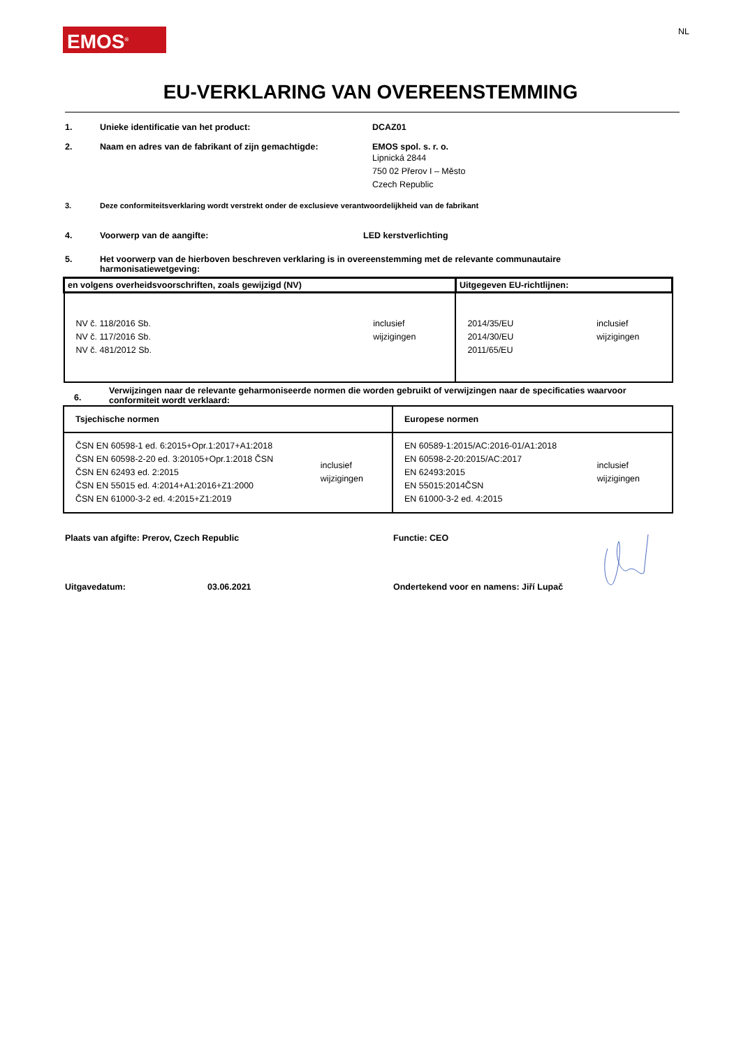EMOS<sup>®</sup>
NL
EU-VERKLARING VAN OVEREENSTEMMING
1. Unieke identificatie van het product: DCAZ01
2. Naam en adres van de fabrikant of zijn gemachtigde: EMOS spol. s. r. o.
Lipnická 2844
750 02 Přerov I – Město
Czech Republic
3. Deze conformiteitsverklaring wordt verstrekt onder de exclusieve verantwoordelijkheid van de fabrikant
4. Voorwerp van de aangifte: LED kerstverlichting
5. Het voorwerp van de hierboven beschreven verklaring is in overeenstemming met de relevante communautaire
harmonisatiewetgeving:
| en volgens overheidsvoorschriften, zoals gewijzigd (NV) | Uitgegeven EU-richtlijnen: |
| NV č. 118/2016 Sb. NV č. 117/2016 Sb. NV č. 481/2012 Sb. inclusief wijzigingen | 2014/35/EU 2014/30/EU 2011/65/EU inclusief wijzigingen |
6.
Verwijzingen naar de relevante geharmoniseerde normen die worden gebruikt of verwijzingen naar de specificaties waarvoor
conformiteit wordt verklaard:
| Tsjechische normen | Europese normen |
| ČSN EN 60598-1 ed. 6:2015+Opr.1:2017+A1:2018 ČSN EN 60598-2-20 ed. 3:20105+Opr.1:2018 ČSN ČSN EN 62493 ed. 2:2015 ČSN EN 55015 ed. 4:2014+A1:2016+Z1:2000 ČSN EN 61000-3-2 ed. 4:2015+Z1:2019 inclusief wijzigingen | EN 60589-1:2015/AC:2016-01/A1:2018 EN 60598-2-20:2015/AC:2017 EN 62493:2015 EN 55015:2014ČSN EN 61000-3-2 ed. 4:2015 inclusief wijzigingen |
Plaats van afgifte: Prerov, Czech Republic Functie: CEO
Uitgavedatum: 03.06.2021 Ondertekend voor en namens: Jiří Lupač